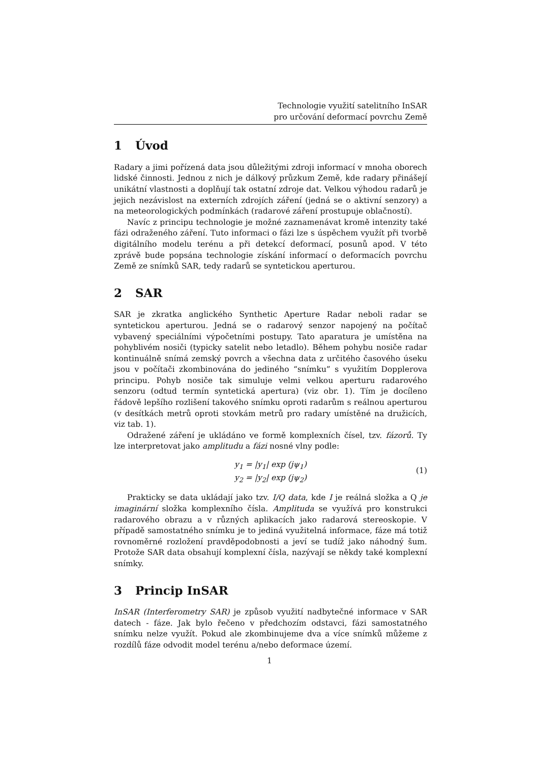Technologie využití satelitního InSAR
pro určování deformací povrchu Země
1 Úvod
Radary a jimi pořízená data jsou důležitými zdroji informací v mnoha oborech lidské činnosti. Jednou z nich je dálkový průzkum Země, kde radary přinášejí unikátní vlastnosti a doplňují tak ostatní zdroje dat. Velkou výhodou radarů je jejich nezávislost na externích zdrojích záření (jedná se o aktivní senzory) a na meteorologických podmínkách (radarové záření prostupuje oblačností).
Navíc z principu technologie je možné zaznamenávat kromě intenzity také fázi odraženého záření. Tuto informaci o fázi lze s úspěchem využít při tvorbě digitálního modelu terénu a při detekcí deformací, posunů apod. V této zprávě bude popsána technologie získání informací o deformacích povrchu Země ze snímků SAR, tedy radarů se syntetickou aperturou.
2 SAR
SAR je zkratka anglického Synthetic Aperture Radar neboli radar se syntetickou aperturou. Jedná se o radarový senzor napojený na počítač vybavený speciálními výpočetními postupy. Tato aparatura je umístěna na pohyblivém nosiči (typicky satelit nebo letadlo). Během pohybu nosiče radar kontinuálně snímá zemský povrch a všechna data z určitého časového úseku jsou v počítači zkombinována do jediného “snímku” s využitím Dopplerova principu. Pohyb nosiče tak simuluje velmi velkou aperturu radarového senzoru (odtud termín syntetická apertura) (viz obr. 1). Tím je docíleno řádově lepšího rozlišení takového snímku oproti radarům s reálnou aperturou (v desítkách metrů oproti stovkám metrů pro radary umístěné na družicích, viz tab. 1).
Odražené záření je ukládáno ve formě komplexních čísel, tzv. fázorů. Ty lze interpretovat jako amplitudu a fázi nosné vlny podle:
y<sub>1</sub> = |y<sub>1</sub>| exp (jψ<sub>1</sub>)
y<sub>2</sub> = |y<sub>2</sub>| exp (jψ<sub>2</sub>)
(1)
Prakticky se data ukládají jako tzv. I/Q data, kde I je reálná složka a Q je imaginární složka komplexního čísla. Amplituda se využívá pro konstrukci radarového obrazu a v různých aplikacích jako radarová stereoskopie. V případě samostatného snímku je to jediná využitelná informace, fáze má totiž rovnoměrné rozložení pravděpodobnosti a jeví se tudíž jako náhodný šum. Protože SAR data obsahují komplexní čísla, nazývají se někdy také komplexní snímky.
3 Princip InSAR
InSAR (Interferometry SAR) je způsob využití nadbytečné informace v SAR datech - fáze. Jak bylo řečeno v předchozím odstavci, fázi samostatného snímku nelze využít. Pokud ale zkombinujeme dva a více snímků můžeme z rozdílů fáze odvodit model terénu a/nebo deformace území.
1